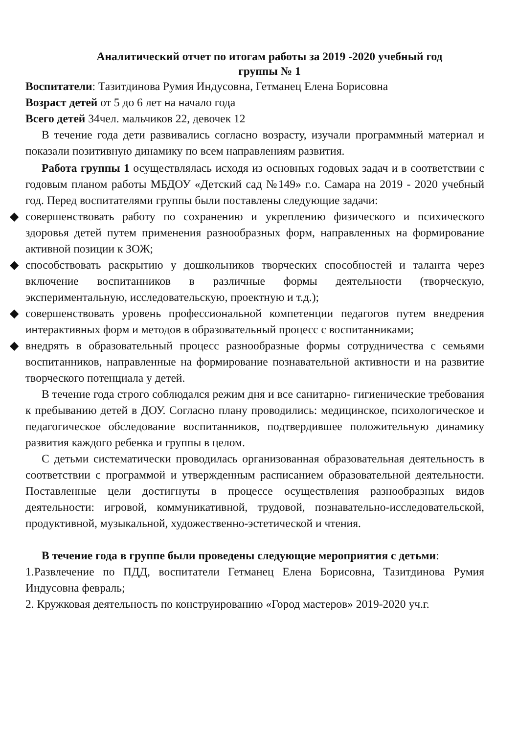Аналитический отчет по итогам работы за 2019 -2020 учебный год
группы № 1
Воспитатели: Тазитдинова Румия Индусовна, Гетманец Елена Борисовна
Возраст детей от 5 до 6 лет на начало года
Всего детей 34чел. мальчиков 22, девочек 12
В течение года дети развивались согласно возрасту, изучали программный материал и показали позитивную динамику по всем направлениям развития.
Работа группы 1 осуществлялась исходя из основных годовых задач и в соответствии с годовым планом работы МБДОУ «Детский сад №149» г.о. Самара на 2019 - 2020 учебный год. Перед воспитателями группы были поставлены следующие задачи:
◆ совершенствовать работу по сохранению и укреплению физического и психического здоровья детей путем применения разнообразных форм, направленных на формирование активной позиции к ЗОЖ;
◆ способствовать раскрытию у дошкольников творческих способностей и таланта через включение воспитанников в различные формы деятельности (творческую, экспериментальную, исследовательскую, проектную и т.д.);
◆ совершенствовать уровень профессиональной компетенции педагогов путем внедрения интерактивных форм и методов в образовательный процесс с воспитанниками;
◆ внедрять в образовательный процесс разнообразные формы сотрудничества с семьями воспитанников, направленные на формирование познавательной активности и на развитие творческого потенциала у детей.
В течение года строго соблюдался режим дня и все санитарно- гигиенические требования к пребыванию детей в ДОУ. Согласно плану проводились: медицинское, психологическое и педагогическое обследование воспитанников, подтвердившее положительную динамику развития каждого ребенка и группы в целом.
С детьми систематически проводилась организованная образовательная деятельность в соответствии с программой и утвержденным расписанием образовательной деятельности. Поставленные цели достигнуты в процессе осуществления разнообразных видов деятельности: игровой, коммуникативной, трудовой, познавательно-исследовательской, продуктивной, музыкальной, художественно-эстетической и чтения.
В течение года в группе были проведены следующие мероприятия с детьми:
1.Развлечение по ПДД, воспитатели Гетманец Елена Борисовна, Тазитдинова Румия Индусовна февраль;
2. Кружковая деятельность по конструированию «Город мастеров» 2019-2020 уч.г.